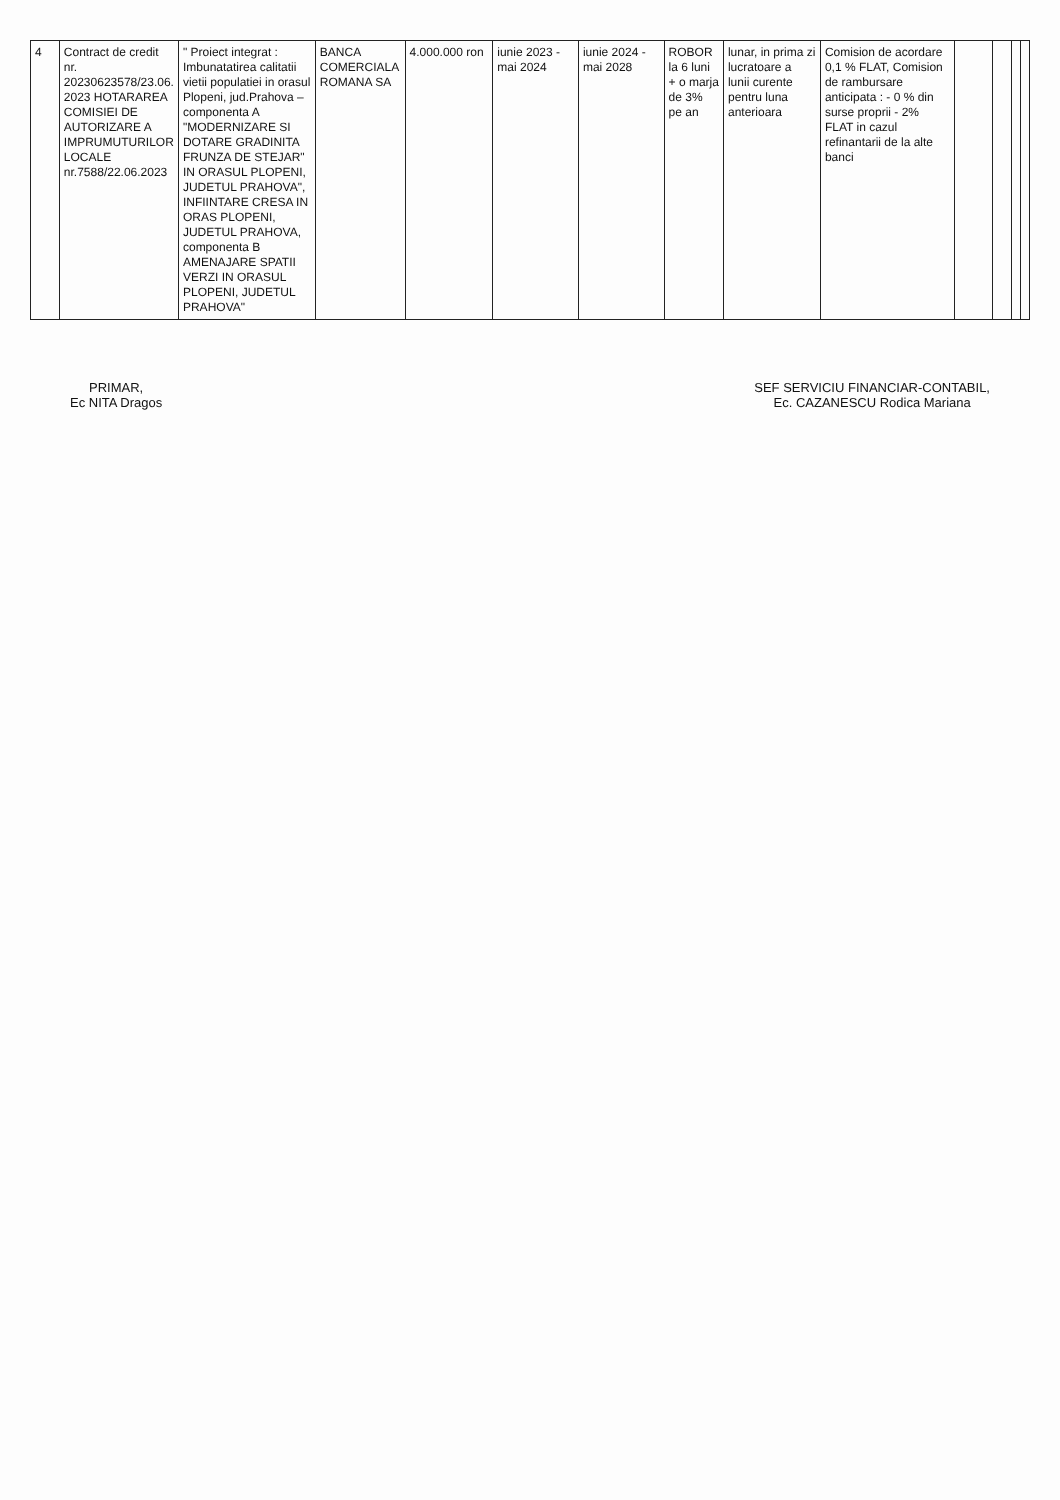| 4 | Contract de credit nr. 20230623578/23.06. 2023 HOTARAREA COMISIEI DE AUTORIZARE A IMPRUMUTURILOR LOCALE nr.7588/22.06.2023 | " Proiect integrat : Imbunatatirea calitatii vietii populatiei in orasul Plopeni, jud.Prahova – componenta A "MODERNIZARE SI DOTARE GRADINITA FRUNZA DE STEJAR" IN ORASUL PLOPENI, JUDETUL PRAHOVA", INFIINTARE CRESA IN ORAS PLOPENI, JUDETUL PRAHOVA, componenta B AMENAJARE SPATII VERZI IN ORASUL PLOPENI, JUDETUL PRAHOVA" | BANCA COMERCIALA ROMANA SA | 4.000.000 ron | iunie 2023 - mai 2024 | iunie 2024 - mai 2028 | ROBOR la 6 luni + o marja de 3% pe an | lunar, in prima zi lucratoare a lunii curente pentru luna anterioara | Comision de acordare 0,1 % FLAT, Comision de rambursare anticipata : - 0 % din surse proprii - 2% FLAT in cazul refinantarii de la alte banci | | | | |
PRIMAR,
Ec NITA Dragos
SEF SERVICIU FINANCIAR-CONTABIL,
Ec. CAZANESCU Rodica Mariana